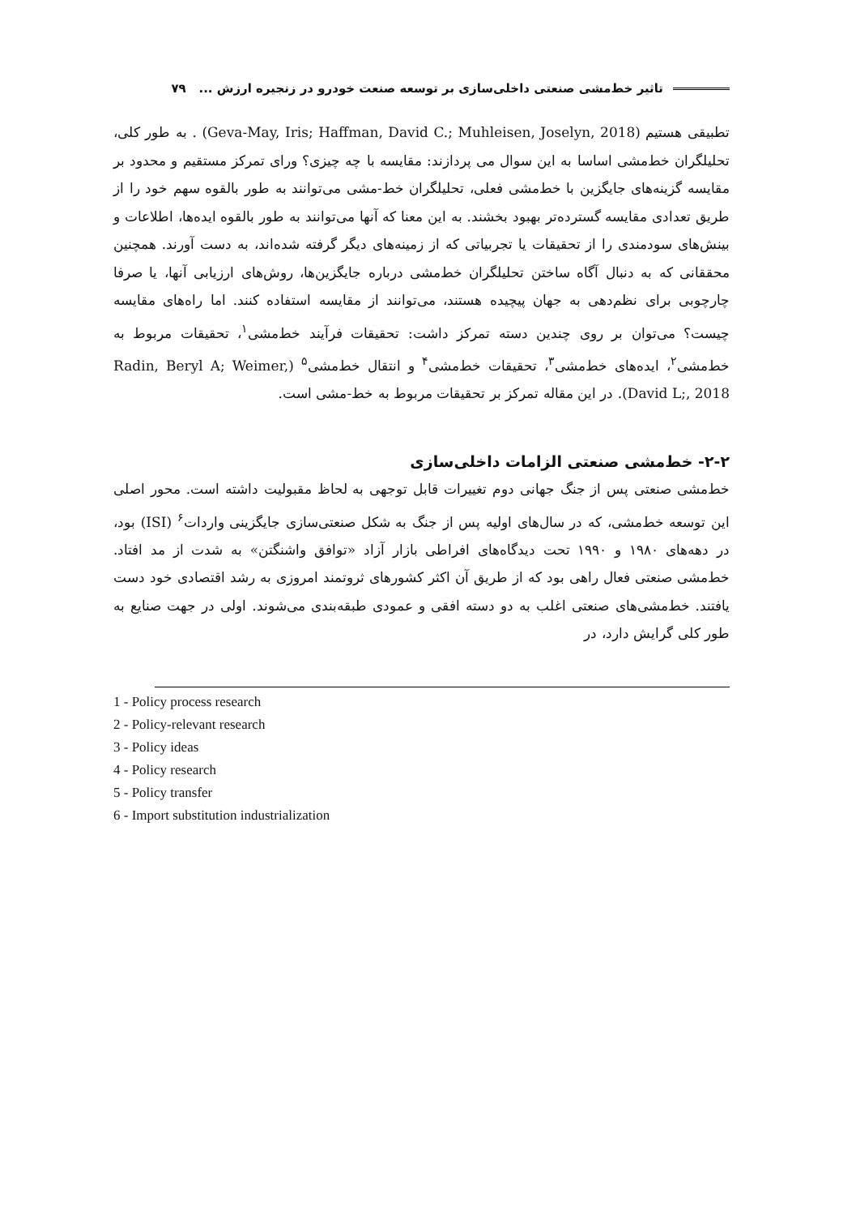تاثیر خط‌مشی صنعتی داخلی‌سازی بر توسعه صنعت خودرو در زنجیره ارزش ... ۷۹
تطبیقی هستیم (Geva-May, Iris; Haffman, David C.; Muhleisen, Joselyn, 2018) . به طور کلی، تحلیلگران خط‌مشی اساسا به این سوال می پردازند: مقایسه با چه چیزی؟ ورای تمرکز مستقیم و محدود بر مقایسه گزینه‌های جایگزین با خط‌مشی فعلی، تحلیلگران خط-مشی می‌توانند به طور بالقوه سهم خود را از طریق تعدادی مقایسه گسترده‌تر بهبود بخشند. به این معنا که آنها می‌توانند به طور بالقوه ایده‌ها، اطلاعات و بینش‌های سودمندی را از تحقیقات یا تجربیاتی که از زمینه‌های دیگر گرفته شده‌اند، به دست آورند. همچنین محققانی که به دنبال آگاه ساختن تحلیلگران خط‌مشی درباره جایگزین‌ها، روش‌های ارزیابی آنها، یا صرفا چارچوبی برای نظم‌دهی به جهان پیچیده هستند، می‌توانند از مقایسه استفاده کنند. اما راه‌های مقایسه چیست؟ می‌توان بر روی چندین دسته تمرکز داشت: تحقیقات فرآیند خط‌مشی<sup>۱</sup>، تحقیقات مربوط به خط‌مشی<sup>۲</sup>، ایده‌های خط‌مشی<sup>۳</sup>، تحقیقات خط‌مشی<sup>۴</sup> و انتقال خط‌مشی<sup>۵</sup> (Radin, Beryl A; Weimer, David L;, 2018). در این مقاله تمرکز بر تحقیقات مربوط به خط-مشی است.
۲-۲- خط‌مشی صنعتی الزامات داخلی‌سازی
خط‌مشی صنعتی پس از جنگ جهانی دوم تغییرات قابل توجهی به لحاظ مقبولیت داشته است. محور اصلی این توسعه خط‌مشی، که در سال‌های اولیه پس از جنگ به شکل صنعتی‌سازی جایگزینی واردات<sup>۶</sup> (ISI) بود، در دهه‌های ۱۹۸۰ و ۱۹۹۰ تحت دیدگاه‌های افراطی بازار آزاد «توافق واشنگتن» به شدت از مد افتاد. خط‌مشی صنعتی فعال راهی بود که از طریق آن اکثر کشورهای ثروتمند امروزی به رشد اقتصادی خود دست یافتند. خط‌مشی‌های صنعتی اغلب به دو دسته افقی و عمودی طبقه‌بندی می‌شوند. اولی در جهت صنایع به طور کلی گرایش دارد، در
1 - Policy process research
2 - Policy-relevant research
3 - Policy ideas
4 - Policy research
5 - Policy transfer
6 - Import substitution industrialization